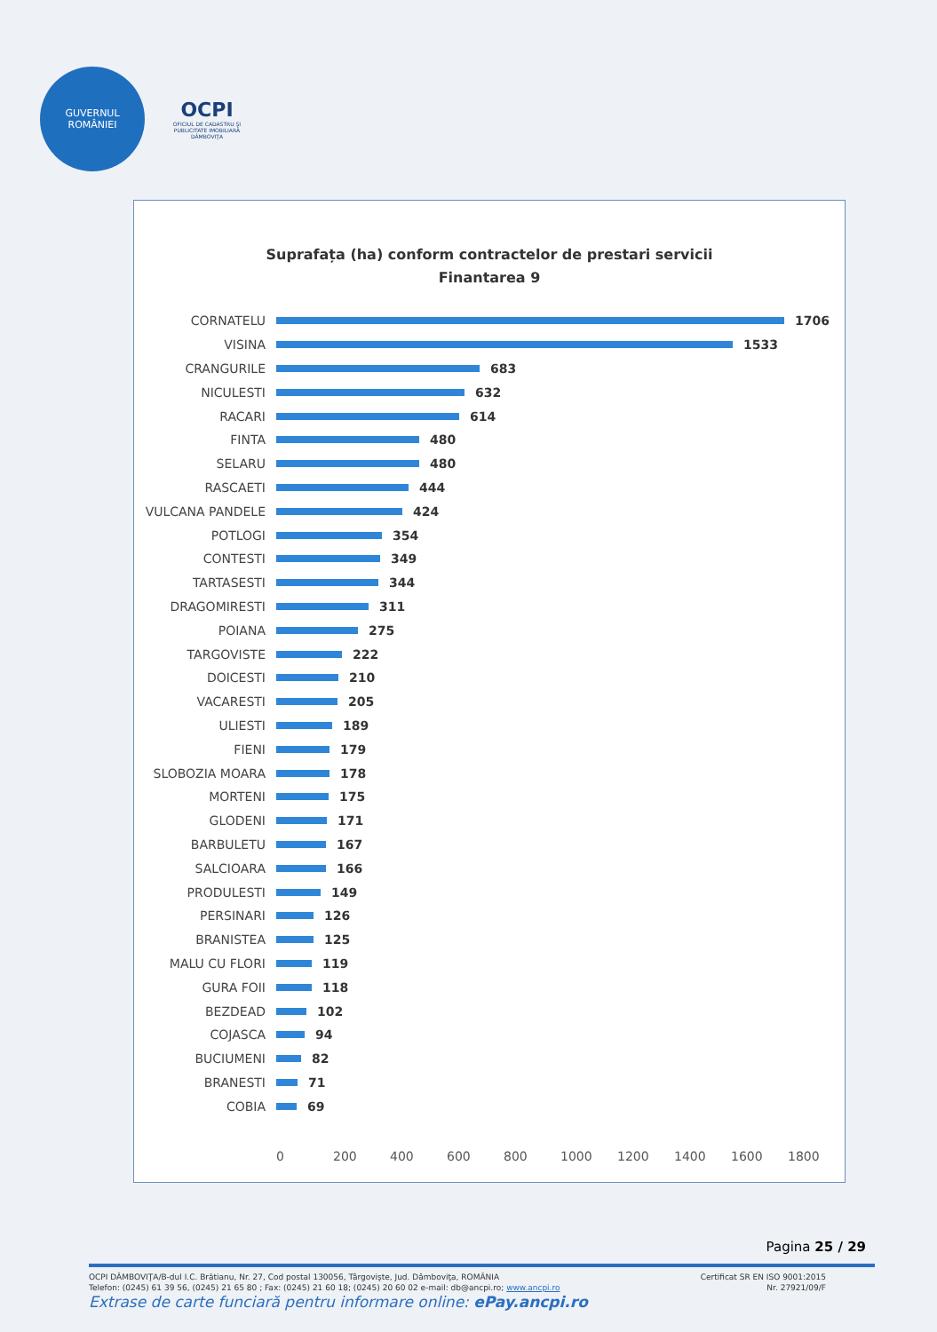GUVERNUL
ROMÂNIEI
OCPI
OFICIUL DE CADASTRU ŞI PUBLICITATE IMOBILIARĂ DÂMBOVIŢA
Suprafața (ha) conform contractelor de prestari servicii
Finantarea 9
CORNATELU 1706
VISINA 1533
CRANGURILE 683
NICULESTI 632
RACARI 614
FINTA 480
SELARU 480
RASCAETI 444
VULCANA PANDELE 424
POTLOGI 354
CONTESTI 349
TARTASESTI 344
DRAGOMIRESTI 311
POIANA 275
TARGOVISTE 222
DOICESTI 210
VACARESTI 205
ULIESTI 189
FIENI 179
SLOBOZIA MOARA 178
MORTENI 175
GLODENI 171
BARBULETU 167
SALCIOARA 166
PRODULESTI 149
PERSINARI 126
BRANISTEA 125
MALU CU FLORI 119
GURA FOII 118
BEZDEAD 102
COJASCA 94
BUCIUMENI 82
BRANESTI 71
COBIA 69
0 200 400 600 800 1000 1200 1400 1600 1800
Pagina 25 / 29
Certificat SR EN ISO 9001:2015
Nr. 27921/09/F
OCPI DÂMBOVIŢA/B-dul I.C. Brătianu, Nr. 27, Cod postal 130056, Târgovişte, Jud. Dâmboviţa, ROMÂNIA
Telefon: (0245) 61 39 56, (0245) 21 65 80 ; Fax: (0245) 21 60 18; (0245) 20 60 02 e-mail: db@ancpi.ro; www.ancpi.ro
Extrase de carte funciară pentru informare online: ePay.ancpi.ro